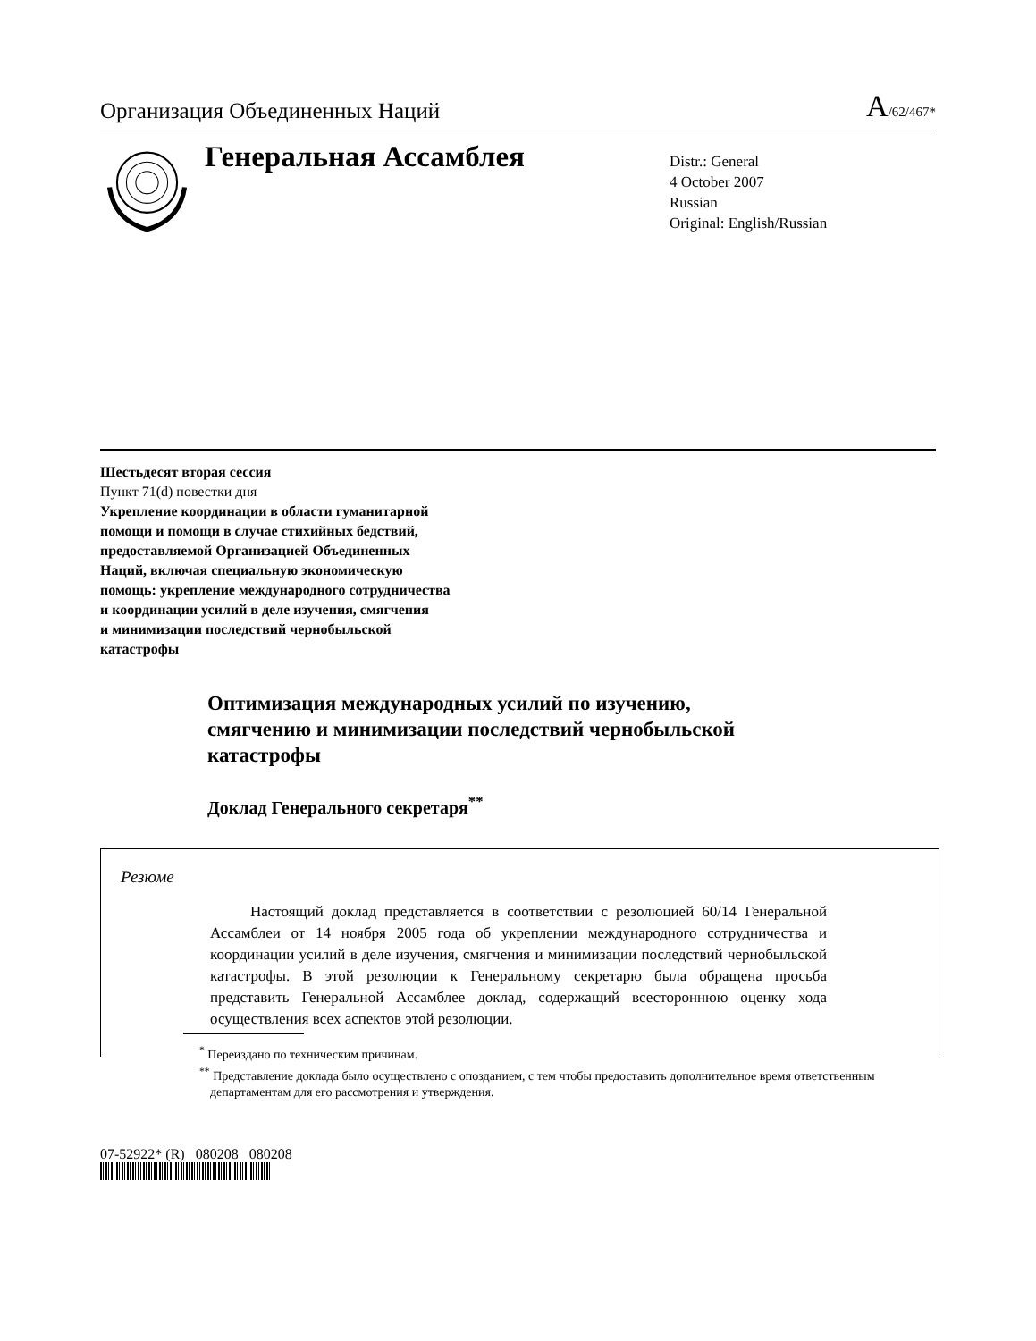Организация Объединенных Наций A/62/467*
Генеральная Ассамблея
Distr.: General
4 October 2007
Russian
Original: English/Russian
Шестьдесят вторая сессия
Пункт 71(d) повестки дня
Укрепление координации в области гуманитарной
помощи и помощи в случае стихийных бедствий,
предоставляемой Организацией Объединенных
Наций, включая специальную экономическую
помощь: укрепление международного сотрудничества
и координации усилий в деле изучения, смягчения
и минимизации последствий чернобыльской
катастрофы
Оптимизация международных усилий по изучению,
смягчению и минимизации последствий чернобыльской
катастрофы
Доклад Генерального секретаря<sup>**</sup>
Резюме
Настоящий доклад представляется в соответствии с резолюцией 60/14 Генеральной Ассамблеи от 14 ноября 2005 года об укреплении международного сотрудничества и координации усилий в деле изучения, смягчения и минимизации последствий чернобыльской катастрофы. В этой резолюции к Генеральному секретарю была обращена просьба представить Генеральной Ассамблее доклад, содержащий всестороннюю оценку хода осуществления всех аспектов этой резолюции.
<sup>*</sup> Переиздано по техническим причинам.
<sup>**</sup> Представление доклада было осуществлено с опозданием, с тем чтобы предоставить дополнительное время ответственным департаментам для его рассмотрения и утверждения.
07-52922* (R) 080208 080208